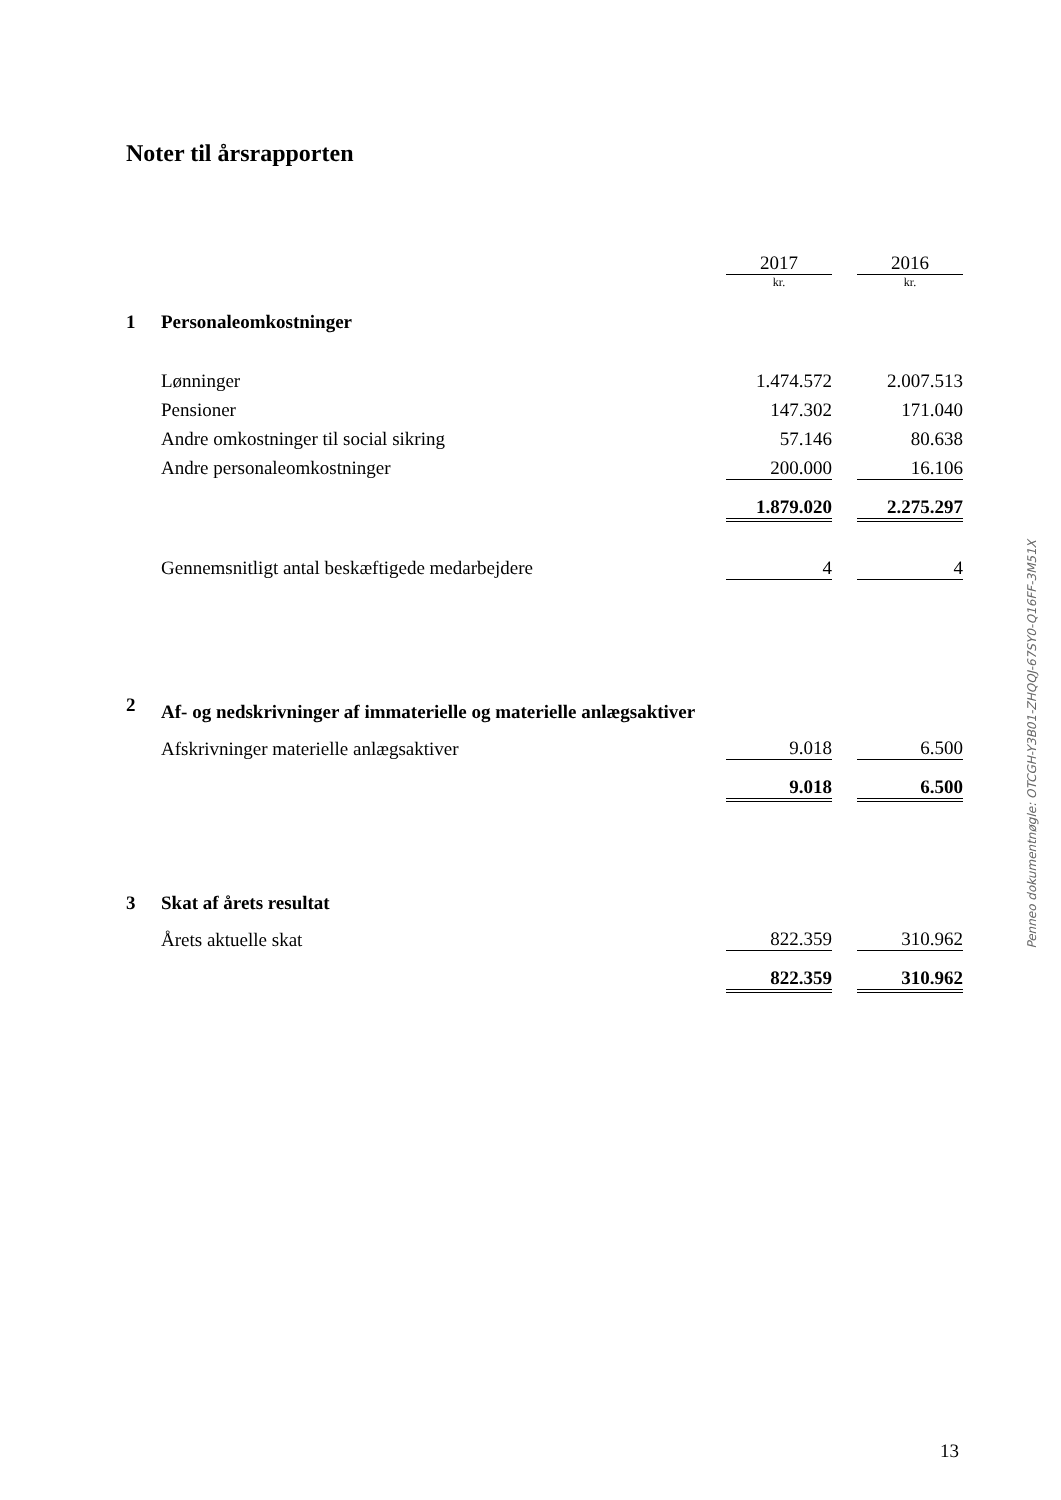Noter til årsrapporten
| | | 2017 | | 2016 |
| | | kr. | | kr. |
| 1 | Personaleomkostninger | | | |
| | Lønninger | 1.474.572 | | 2.007.513 |
| | Pensioner | 147.302 | | 171.040 |
| | Andre omkostninger til social sikring | 57.146 | | 80.638 |
| | Andre personaleomkostninger | 200.000 | | 16.106 |
| | | 1.879.020 | | 2.275.297 |
| | Gennemsnitligt antal beskæftigede medarbejdere | 4 | | 4 |
| 2 | Af- og nedskrivninger af immaterielle og materielle anlægsaktiver | | | |
| | Afskrivninger materielle anlægsaktiver | 9.018 | | 6.500 |
| | | 9.018 | | 6.500 |
| 3 | Skat af årets resultat | | | |
| | Årets aktuelle skat | 822.359 | | 310.962 |
| | | 822.359 | | 310.962 |
Penneo dokumentnøgle: OTCGH-Y3B01-ZHQQJ-67SY0-Q16FF-3M51X
13